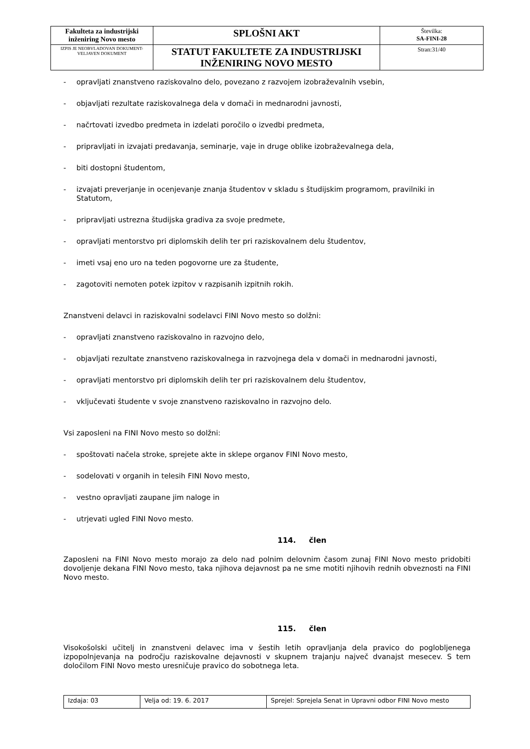| Fakulteta za industrijski inženiring Novo mesto | SPLOŠNI AKT | Številka: SA-FINI-28 |
| IZPIS JE NEOBVLADOVAN DOKUMENT-VELJAVEN DOKUMENT | STATUT FAKULTETE ZA INDUSTRIJSKI INŽENIRING NOVO MESTO | Stran:31/40 |
- opravljati znanstveno raziskovalno delo, povezano z razvojem izobraževalnih vsebin,
- objavljati rezultate raziskovalnega dela v domači in mednarodni javnosti,
- načrtovati izvedbo predmeta in izdelati poročilo o izvedbi predmeta,
- pripravljati in izvajati predavanja, seminarje, vaje in druge oblike izobraževalnega dela,
- biti dostopni študentom,
- izvajati preverjanje in ocenjevanje znanja študentov v skladu s študijskim programom, pravilniki in Statutom,
- pripravljati ustrezna študijska gradiva za svoje predmete,
- opravljati mentorstvo pri diplomskih delih ter pri raziskovalnem delu študentov,
- imeti vsaj eno uro na teden pogovorne ure za študente,
- zagotoviti nemoten potek izpitov v razpisanih izpitnih rokih.
Znanstveni delavci in raziskovalni sodelavci FINI Novo mesto so dolžni:
- opravljati znanstveno raziskovalno in razvojno delo,
- objavljati rezultate znanstveno raziskovalnega in razvojnega dela v domači in mednarodni javnosti,
- opravljati mentorstvo pri diplomskih delih ter pri raziskovalnem delu študentov,
- vključevati študente v svoje znanstveno raziskovalno in razvojno delo.
Vsi zaposleni na FINI Novo mesto so dolžni:
- spoštovati načela stroke, sprejete akte in sklepe organov FINI Novo mesto,
- sodelovati v organih in telesih FINI Novo mesto,
- vestno opravljati zaupane jim naloge in
- utrjevati ugled FINI Novo mesto.
114. člen
Zaposleni na FINI Novo mesto morajo za delo nad polnim delovnim časom zunaj FINI Novo mesto pridobiti dovoljenje dekana FINI Novo mesto, taka njihova dejavnost pa ne sme motiti njihovih rednih obveznosti na FINI Novo mesto.
115. člen
Visokošolski učitelj in znanstveni delavec ima v šestih letih opravljanja dela pravico do poglobljenega izpopolnjevanja na področju raziskovalne dejavnosti v skupnem trajanju največ dvanajst mesecev. S tem določilom FINI Novo mesto uresničuje pravico do sobotnega leta.
| Izdaja: 03 | Velja od: 19. 6. 2017 | Sprejel: Sprejela Senat in Upravni odbor FINI Novo mesto |